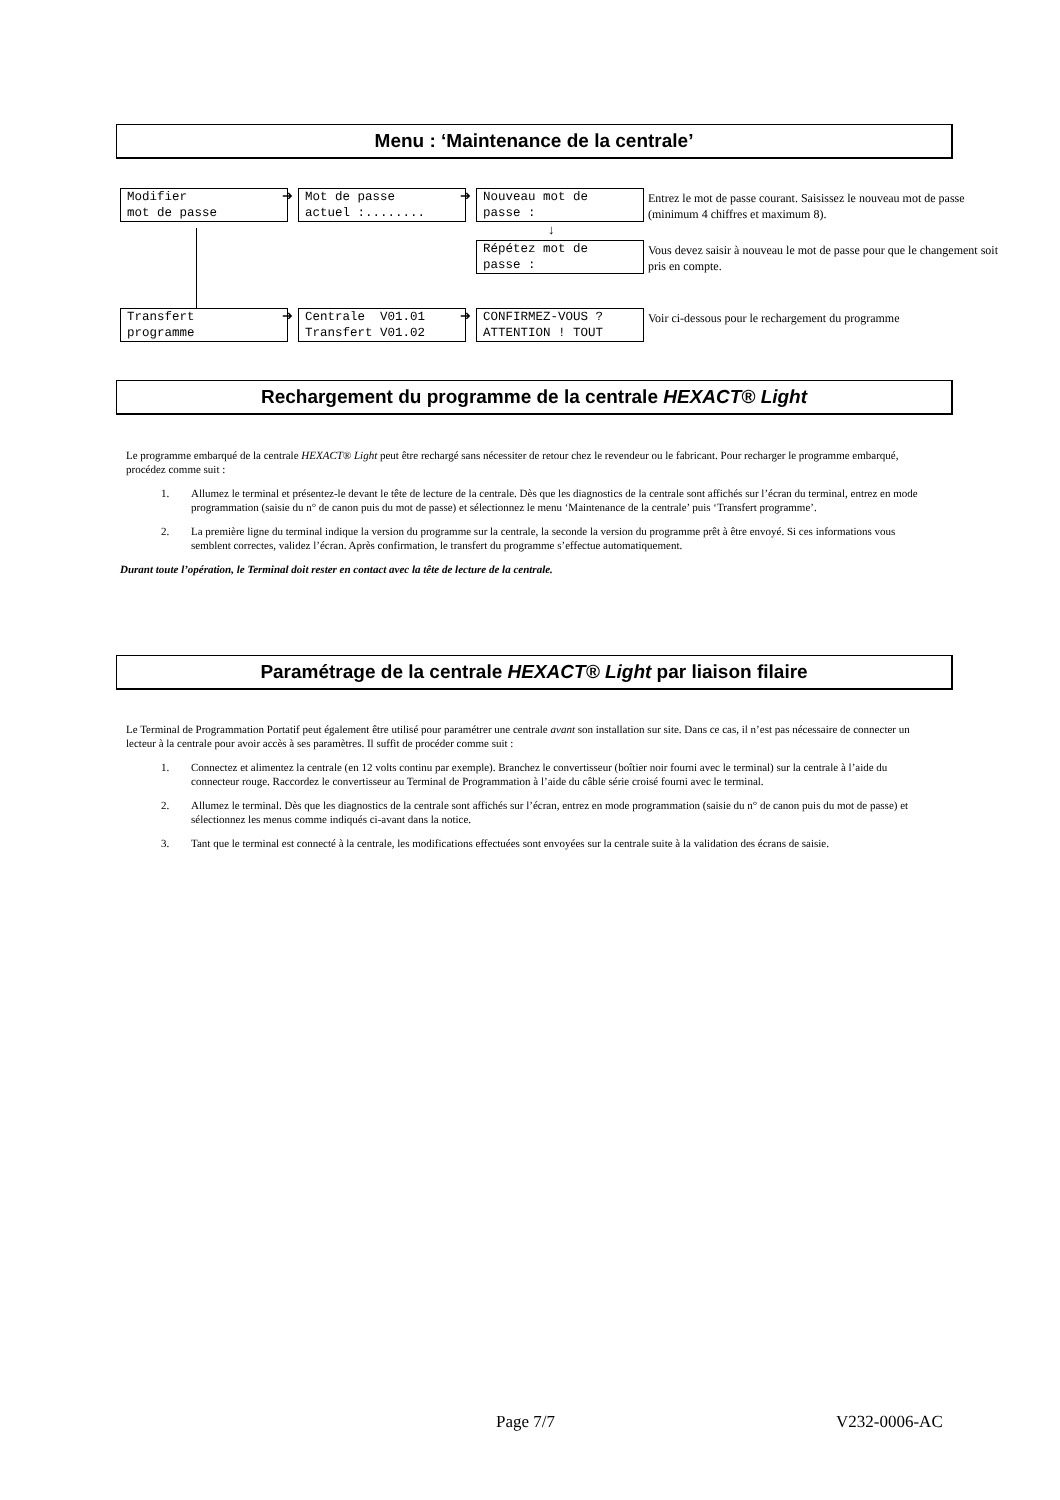Menu : ‘Maintenance de la centrale’
Modifier
mot de passe
➔
Mot de passe
actuel :........
➔
Nouveau mot de
passe :
Entrez le mot de passe courant. Saisissez le nouveau mot de passe (minimum 4 chiffres et maximum 8).
↓
Répétez mot de
passe :
Vous devez saisir à nouveau le mot de passe pour que le changement soit pris en compte.
Transfert
programme
➔
Centrale V01.01
Transfert V01.02
➔
CONFIRMEZ-VOUS ?
ATTENTION ! TOUT
Voir ci-dessous pour le rechargement du programme
Rechargement du programme de la centrale HEXACT® Light
Le programme embarqué de la centrale HEXACT® Light peut être rechargé sans nécessiter de retour chez le revendeur ou le fabricant. Pour recharger le programme embarqué, procédez comme suit :
1. Allumez le terminal et présentez-le devant le tête de lecture de la centrale. Dès que les diagnostics de la centrale sont affichés sur l’écran du terminal, entrez en mode programmation (saisie du n° de canon puis du mot de passe) et sélectionnez le menu ‘Maintenance de la centrale’ puis ‘Transfert programme’.
2. La première ligne du terminal indique la version du programme sur la centrale, la seconde la version du programme prêt à être envoyé. Si ces informations vous semblent correctes, validez l’écran. Après confirmation, le transfert du programme s’effectue automatiquement.
Durant toute l’opération, le Terminal doit rester en contact avec la tête de lecture de la centrale.
Paramétrage de la centrale HEXACT® Light par liaison filaire
Le Terminal de Programmation Portatif peut également être utilisé pour paramétrer une centrale avant son installation sur site. Dans ce cas, il n’est pas nécessaire de connecter un lecteur à la centrale pour avoir accès à ses paramètres. Il suffit de procéder comme suit :
1. Connectez et alimentez la centrale (en 12 volts continu par exemple). Branchez le convertisseur (boîtier noir fourni avec le terminal) sur la centrale à l’aide du connecteur rouge. Raccordez le convertisseur au Terminal de Programmation à l’aide du câble série croisé fourni avec le terminal.
2. Allumez le terminal. Dès que les diagnostics de la centrale sont affichés sur l’écran, entrez en mode programmation (saisie du n° de canon puis du mot de passe) et sélectionnez les menus comme indiqués ci-avant dans la notice.
3. Tant que le terminal est connecté à la centrale, les modifications effectuées sont envoyées sur la centrale suite à la validation des écrans de saisie.
Page 7/7 V232-0006-AC